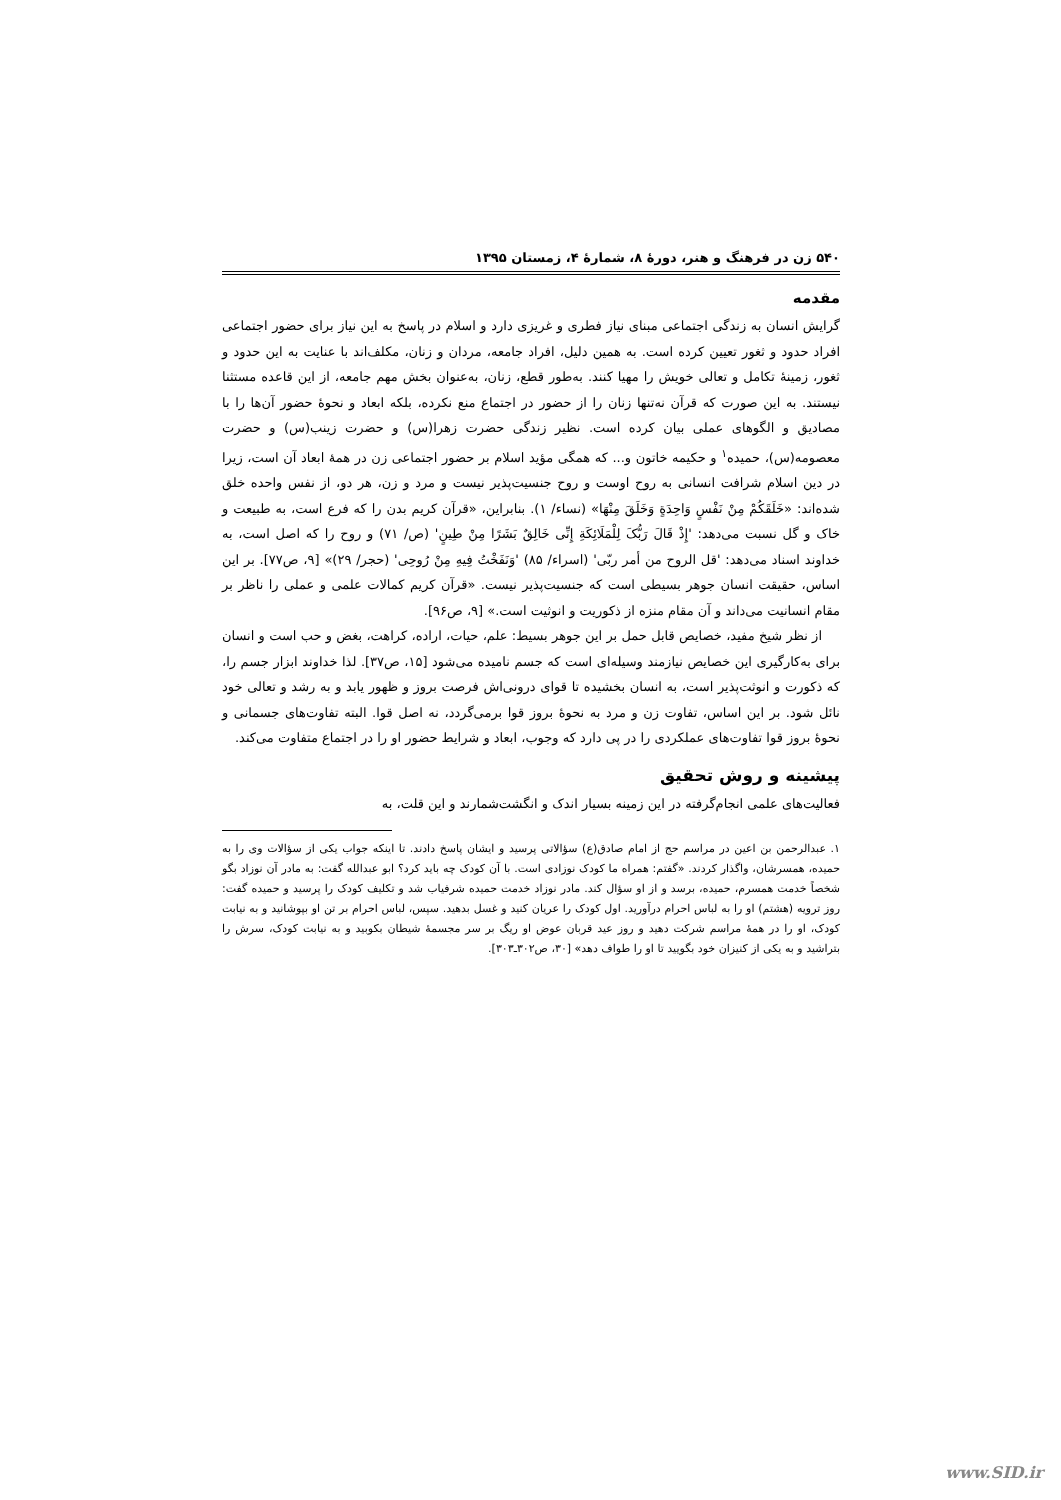۵۴۰ زن در فرهنگ و هنر، دورهٔ ۸، شمارهٔ ۴، زمستان ۱۳۹۵
مقدمه
گرایش انسان به زندگی اجتماعی مبنای نیاز فطری و غریزی دارد و اسلام در پاسخ به این نیاز برای حضور اجتماعی افراد حدود و ثغور تعیین کرده است. به همین دلیل، افراد جامعه، مردان و زنان، مکلف‌اند با عنایت به این حدود و ثغور، زمینهٔ تکامل و تعالی خویش را مهیا کنند. به‌طور قطع، زنان، به‌عنوان بخش مهم جامعه، از این قاعده مستثنا نیستند. به این صورت که قرآن نه‌تنها زنان را از حضور در اجتماع منع نکرده، بلکه ابعاد و نحوهٔ حضور آن‌ها را با مصادیق و الگوهای عملی بیان کرده است. نظیر زندگی حضرت زهرا(س) و حضرت زینب(س) و حضرت معصومه(س)، حمیده<sup>۱</sup> و حکیمه خاتون و... که همگی مؤید اسلام بر حضور اجتماعی زن در همهٔ ابعاد آن است، زیرا در دین اسلام شرافت انسانی به روح اوست و روح جنسیت‌پذیر نیست و مرد و زن، هر دو، از نفس واحده خلق شده‌اند: «خَلَقَکُمْ مِنْ نَفْسٍ وَاحِدَةٍ وَخَلَقَ مِنْهَا» (نساء/ ۱). بنابراین، «قرآن کریم بدن را که فرع است، به طبیعت و خاک و گل نسبت می‌دهد: 'إِذْ قَالَ رَبُّکَ لِلْمَلَائِکَةِ إِنِّی خَالِقٌ بَشَرًا مِنْ طِینٍ' (ص/ ۷۱) و روح را که اصل است، به خداوند اسناد می‌دهد: 'قل الروح من أمر ربّی' (اسراء/ ۸۵) 'وَنَفَخْتُ فِیهِ مِنْ رُوحِی' (حجر/ ۲۹)» [۹، ص۷۷]. بر این اساس، حقیقت انسان جوهر بسیطی است که جنسیت‌پذیر نیست. «قرآن کریم کمالات علمی و عملی را ناظر بر مقام انسانیت می‌داند و آن مقام منزه از ذکوریت و انوثیت است.» [۹، ص۹۶].
از نظر شیخ مفید، خصایص قابل حمل بر این جوهر بسیط: علم، حیات، اراده، کراهت، بغض و حب است و انسان برای به‌کارگیری این خصایص نیازمند وسیله‌ای است که جسم نامیده می‌شود [۱۵، ص۳۷]. لذا خداوند ابزار جسم را، که ذکورت و انوثت‌پذیر است، به انسان بخشیده تا قوای درونی‌اش فرصت بروز و ظهور یابد و به رشد و تعالی خود نائل شود. بر این اساس، تفاوت زن و مرد به نحوهٔ بروز قوا برمی‌گردد، نه اصل قوا. البته تفاوت‌های جسمانی و نحوهٔ بروز قوا تفاوت‌های عملکردی را در پی دارد که وجوب، ابعاد و شرایط حضور او را در اجتماع متفاوت می‌کند.
پیشینه و روش تحقیق
فعالیت‌های علمی انجام‌گرفته در این زمینه بسیار اندک و انگشت‌شمارند و این قلت، به
۱. عبدالرحمن بن اعین در مراسم حج از امام صادق(ع) سؤالاتی پرسید و ایشان پاسخ دادند. تا اینکه جواب یکی از سؤالات وی را به حمیده، همسرشان، واگذار کردند. «گفتم: همراه ما کودک نوزادی است. با آن کودک چه باید کرد؟ ابو عبدالله گفت: به مادر آن نوزاد بگو شخصاً خدمت همسرم، حمیده، برسد و از او سؤال کند. مادر نوزاد خدمت حمیده شرفیاب شد و تکلیف کودک را پرسید و حمیده گفت: روز ترویه (هشتم) او را به لباس احرام درآورید. اول کودک را عریان کنید و غسل بدهید. سپس، لباس احرام بر تن او بپوشانید و به نیابت کودک، او را در همهٔ مراسم شرکت دهید و روز عید قربان عوض او ریگ بر سر مجسمهٔ شیطان بکوبید و به نیابت کودک، سرش را بتراشید و به یکی از کنیزان خود بگویید تا او را طواف دهد» [۳۰، ص۳۰۲ـ۳۰۳].
www.SID.ir